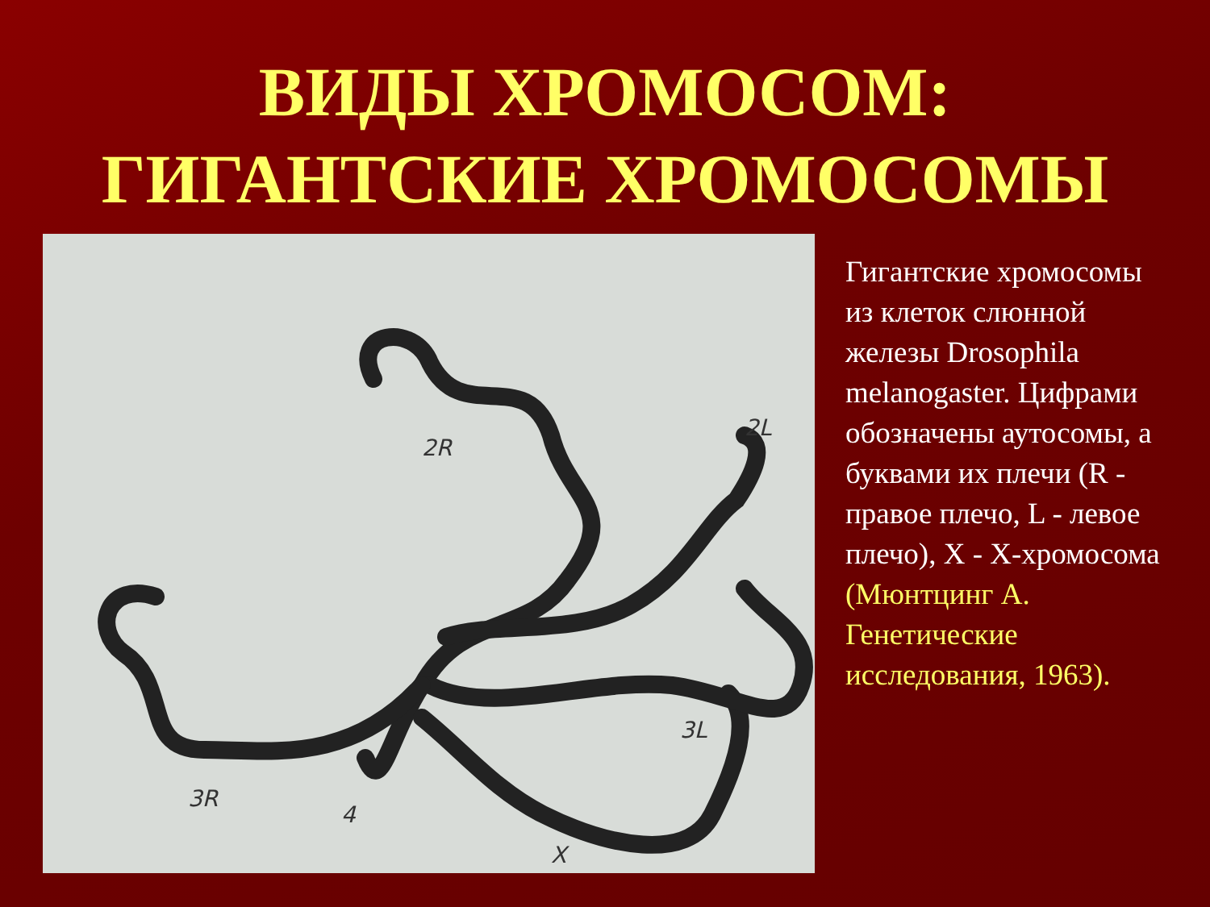ВИДЫ ХРОМОСОМ:
ГИГАНТСКИЕ ХРОМОСОМЫ
2R
2L
3L
3R
4
X
Гигантские хромосомы из клеток слюнной железы Drosophila melanogaster. Цифрами обозначены аутосомы, а буквами их плечи (R - правое плечо, L - левое плечо), X - X-хромосома (Мюнтцинг А. Генетические исследования, 1963).